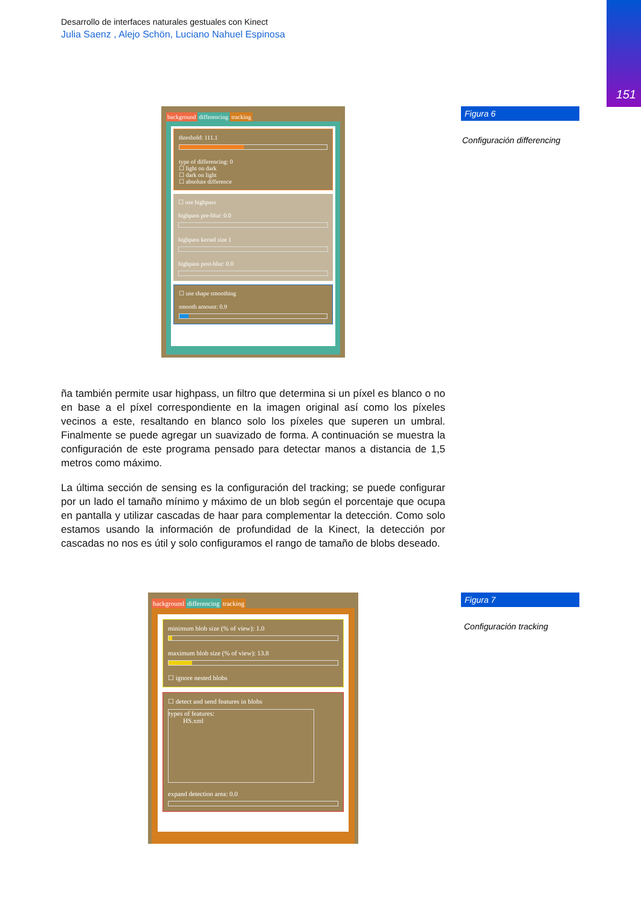151
Desarrollo de interfaces naturales gestuales con Kinect
Julia Saenz , Alejo Schön, Luciano Nahuel Espinosa
background differencing tracking
threshold: 111.1
type of differencing: 0
☐ light on dark
☐ dark on light
☐ absolute difference
☐ use highpass
highpass pre-blur: 0.0
highpass kernel size 1
highpass post-blur: 0.0
☐ use shape smoothing
smooth amount: 0.9
Figura 6
Configuración differencing
ña también permite usar highpass, un filtro que determina si un píxel es blanco o no en base a el píxel correspondiente en la imagen original así como los píxeles vecinos a este, resaltando en blanco solo los píxeles que superen un umbral. Finalmente se puede agregar un suavizado de forma. A continuación se muestra la configuración de este programa pensado para detectar manos a distancia de 1,5 metros como máximo.
La última sección de sensing es la configuración del tracking; se puede configurar por un lado el tamaño mínimo y máximo de un blob según el porcentaje que ocupa en pantalla y utilizar cascadas de haar para complementar la detección. Como solo estamos usando la información de profundidad de la Kinect, la detección por cascadas no nos es útil y solo configuramos el rango de tamaño de blobs deseado.
background differencing tracking
minimum blob size (% of view): 1.0
maximum blob size (% of view): 13.8
☐ ignore nested blobs
☐ detect and send features in blobs
types of features:
HS.xml
expand detection area: 0.0
Figura 7
Configuración tracking